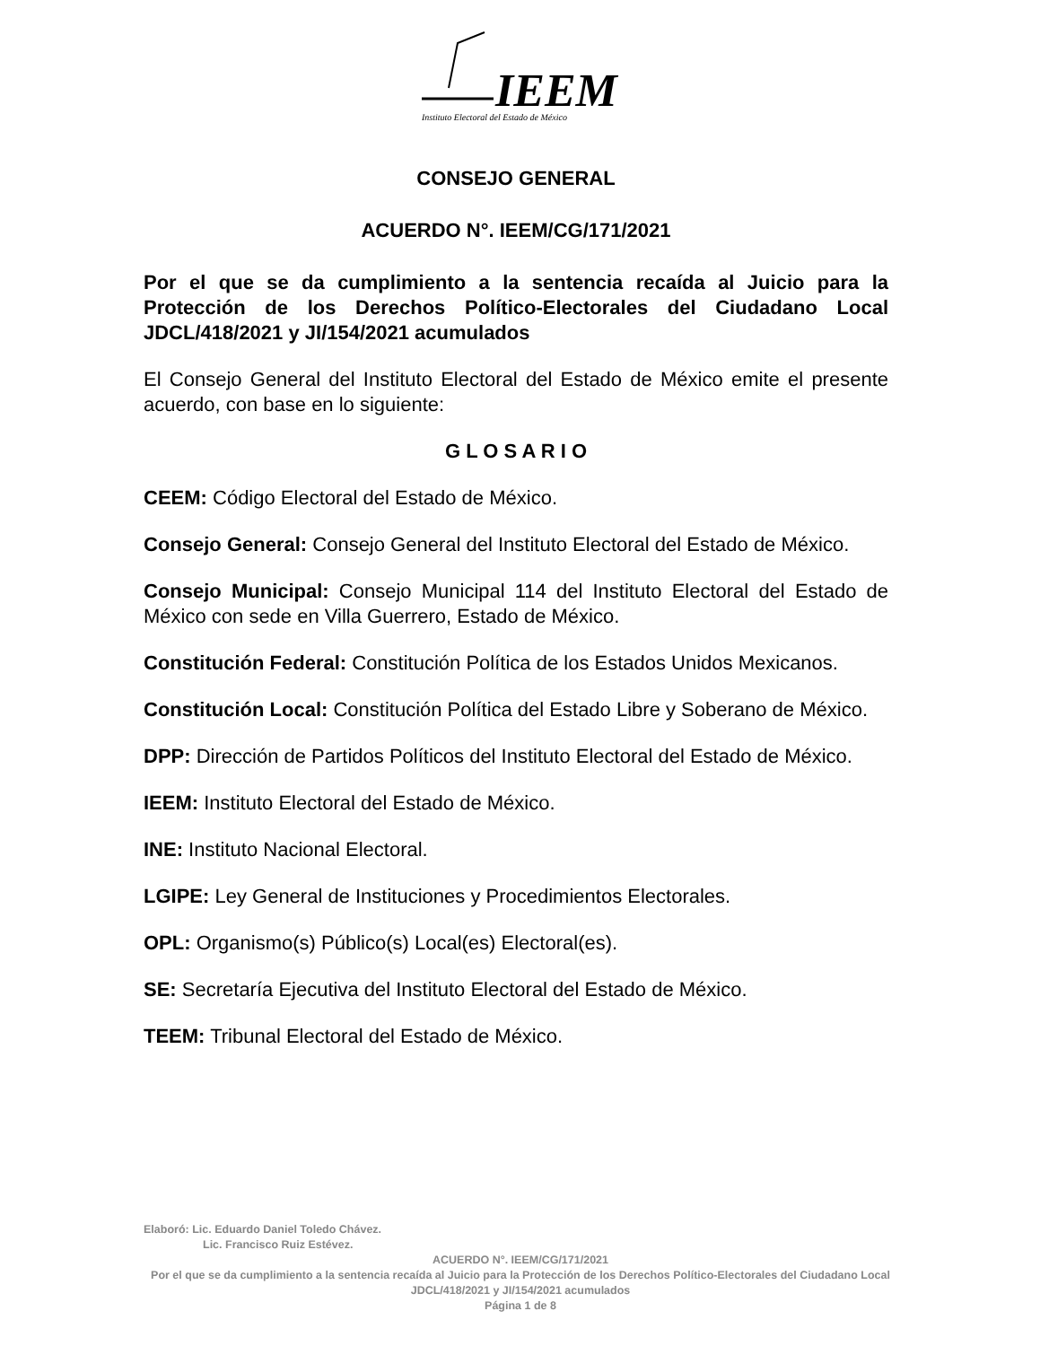IEEM
Instituto Electoral del Estado de México
CONSEJO GENERAL
ACUERDO N°. IEEM/CG/171/2021
Por el que se da cumplimiento a la sentencia recaída al Juicio para la Protección de los Derechos Político-Electorales del Ciudadano Local JDCL/418/2021 y JI/154/2021 acumulados
El Consejo General del Instituto Electoral del Estado de México emite el presente acuerdo, con base en lo siguiente:
G L O S A R I O
CEEM: Código Electoral del Estado de México.
Consejo General: Consejo General del Instituto Electoral del Estado de México.
Consejo Municipal: Consejo Municipal 114 del Instituto Electoral del Estado de México con sede en Villa Guerrero, Estado de México.
Constitución Federal: Constitución Política de los Estados Unidos Mexicanos.
Constitución Local: Constitución Política del Estado Libre y Soberano de México.
DPP: Dirección de Partidos Políticos del Instituto Electoral del Estado de México.
IEEM: Instituto Electoral del Estado de México.
INE: Instituto Nacional Electoral.
LGIPE: Ley General de Instituciones y Procedimientos Electorales.
OPL: Organismo(s) Público(s) Local(es) Electoral(es).
SE: Secretaría Ejecutiva del Instituto Electoral del Estado de México.
TEEM: Tribunal Electoral del Estado de México.
Elaboró: Lic. Eduardo Daniel Toledo Chávez.
Lic. Francisco Ruiz Estévez.
ACUERDO N°. IEEM/CG/171/2021
Por el que se da cumplimiento a la sentencia recaída al Juicio para la Protección de los Derechos Político-Electorales del Ciudadano Local JDCL/418/2021 y JI/154/2021 acumulados
Página 1 de 8